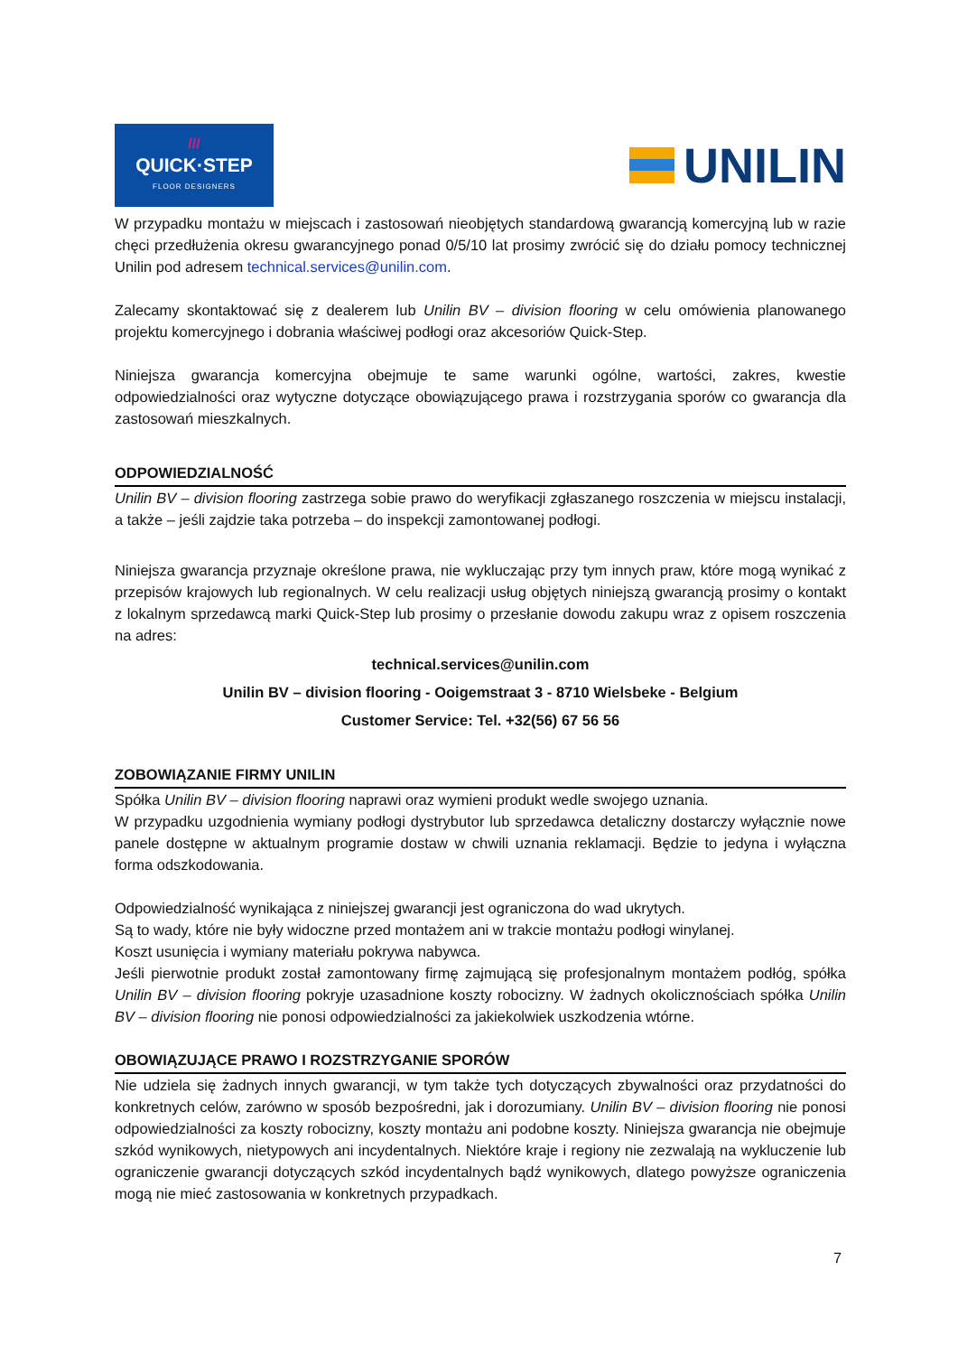///
QUICK·STEP
FLOOR DESIGNERS
UNILIN
W przypadku montażu w miejscach i zastosowań nieobjętych standardową gwarancją komercyjną lub w razie chęci przedłużenia okresu gwarancyjnego ponad 0/5/10 lat prosimy zwrócić się do działu pomocy technicznej Unilin pod adresem technical.services@unilin.com.
Zalecamy skontaktować się z dealerem lub Unilin BV – division flooring w celu omówienia planowanego projektu komercyjnego i dobrania właściwej podłogi oraz akcesoriów Quick-Step.
Niniejsza gwarancja komercyjna obejmuje te same warunki ogólne, wartości, zakres, kwestie odpowiedzialności oraz wytyczne dotyczące obowiązującego prawa i rozstrzygania sporów co gwarancja dla zastosowań mieszkalnych.
ODPOWIEDZIALNOŚĆ
Unilin BV – division flooring zastrzega sobie prawo do weryfikacji zgłaszanego roszczenia w miejscu instalacji, a także – jeśli zajdzie taka potrzeba – do inspekcji zamontowanej podłogi.
Niniejsza gwarancja przyznaje określone prawa, nie wykluczając przy tym innych praw, które mogą wynikać z przepisów krajowych lub regionalnych. W celu realizacji usług objętych niniejszą gwarancją prosimy o kontakt z lokalnym sprzedawcą marki Quick-Step lub prosimy o przesłanie dowodu zakupu wraz z opisem roszczenia na adres:
technical.services@unilin.com
Unilin BV – division flooring - Ooigemstraat 3 - 8710 Wielsbeke - Belgium
Customer Service: Tel. +32(56) 67 56 56
ZOBOWIĄZANIE FIRMY UNILIN
Spółka Unilin BV – division flooring naprawi oraz wymieni produkt wedle swojego uznania.
W przypadku uzgodnienia wymiany podłogi dystrybutor lub sprzedawca detaliczny dostarczy wyłącznie nowe panele dostępne w aktualnym programie dostaw w chwili uznania reklamacji. Będzie to jedyna i wyłączna forma odszkodowania.
Odpowiedzialność wynikająca z niniejszej gwarancji jest ograniczona do wad ukrytych.
Są to wady, które nie były widoczne przed montażem ani w trakcie montażu podłogi winylanej.
Koszt usunięcia i wymiany materiału pokrywa nabywca.
Jeśli pierwotnie produkt został zamontowany firmę zajmującą się profesjonalnym montażem podłóg, spółka Unilin BV – division flooring pokryje uzasadnione koszty robocizny. W żadnych okolicznościach spółka Unilin BV – division flooring nie ponosi odpowiedzialności za jakiekolwiek uszkodzenia wtórne.
OBOWIĄZUJĄCE PRAWO I ROZSTRZYGANIE SPORÓW
Nie udziela się żadnych innych gwarancji, w tym także tych dotyczących zbywalności oraz przydatności do konkretnych celów, zarówno w sposób bezpośredni, jak i dorozumiany. Unilin BV – division flooring nie ponosi odpowiedzialności za koszty robocizny, koszty montażu ani podobne koszty. Niniejsza gwarancja nie obejmuje szkód wynikowych, nietypowych ani incydentalnych. Niektóre kraje i regiony nie zezwalają na wykluczenie lub ograniczenie gwarancji dotyczących szkód incydentalnych bądź wynikowych, dlatego powyższe ograniczenia mogą nie mieć zastosowania w konkretnych przypadkach.
7